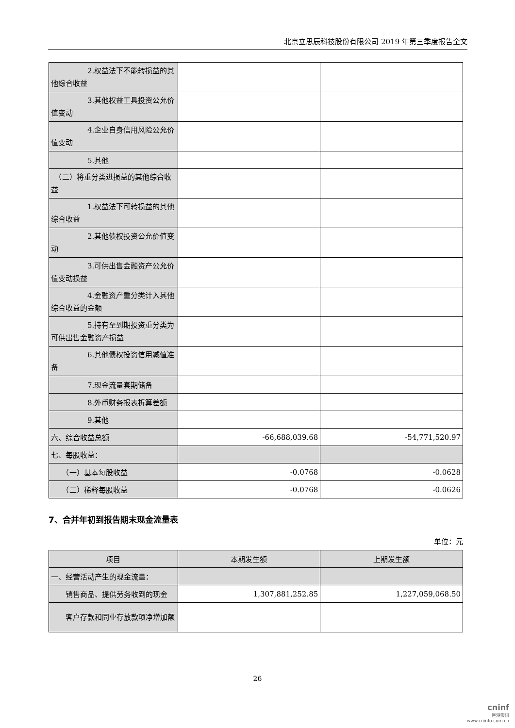北京立思辰科技股份有限公司 2019 年第三季度报告全文
| 2.权益法下不能转损益的其他综合收益 | | |
| 3.其他权益工具投资公允价值变动 | | |
| 4.企业自身信用风险公允价值变动 | | |
| 5.其他 | | |
| （二）将重分类进损益的其他综合收益 | | |
| 1.权益法下可转损益的其他综合收益 | | |
| 2.其他债权投资公允价值变动 | | |
| 3.可供出售金融资产公允价值变动损益 | | |
| 4.金融资产重分类计入其他综合收益的金额 | | |
| 5.持有至到期投资重分类为可供出售金融资产损益 | | |
| 6.其他债权投资信用减值准备 | | |
| 7.现金流量套期储备 | | |
| 8.外币财务报表折算差额 | | |
| 9.其他 | | |
| 六、综合收益总额 | -66,688,039.68 | -54,771,520.97 |
| 七、每股收益： | | |
| （一）基本每股收益 | -0.0768 | -0.0628 |
| （二）稀释每股收益 | -0.0768 | -0.0626 |
7、合并年初到报告期末现金流量表
单位：元
| 项目 | 本期发生额 | 上期发生额 |
| --- | --- | --- |
| 一、经营活动产生的现金流量： | | |
| 销售商品、提供劳务收到的现金 | 1,307,881,252.85 | 1,227,059,068.50 |
| 客户存款和同业存放款项净增加额 | | |
26
cninf
巨潮资讯
www.cninfo.com.cn